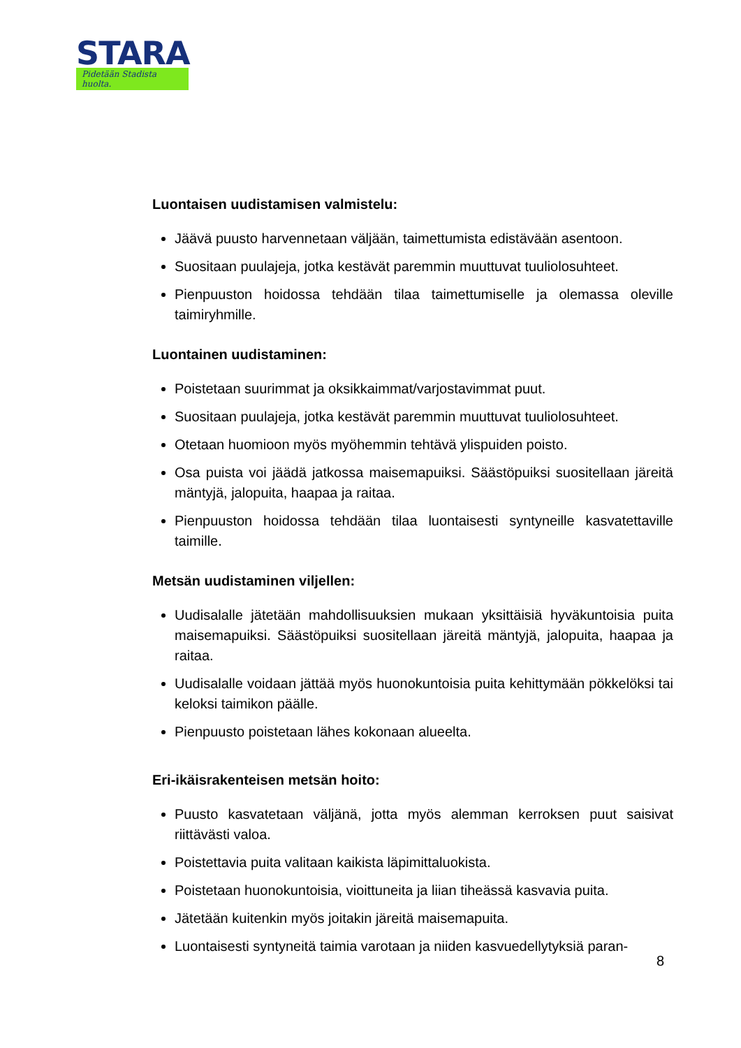STARA
Pidetään Stadista huolta.
Luontaisen uudistamisen valmistelu:
Jäävä puusto harvennetaan väljään, taimettumista edistävään asentoon.
Suositaan puulajeja, jotka kestävät paremmin muuttuvat tuuliolosuhteet.
Pienpuuston hoidossa tehdään tilaa taimettumiselle ja olemassa oleville taimiryhmille.
Luontainen uudistaminen:
Poistetaan suurimmat ja oksikkaimmat/varjostavimmat puut.
Suositaan puulajeja, jotka kestävät paremmin muuttuvat tuuliolosuhteet.
Otetaan huomioon myös myöhemmin tehtävä ylispuiden poisto.
Osa puista voi jäädä jatkossa maisemapuiksi. Säästöpuiksi suositellaan järeitä mäntyjä, jalopuita, haapaa ja raitaa.
Pienpuuston hoidossa tehdään tilaa luontaisesti syntyneille kasvatettaville taimille.
Metsän uudistaminen viljellen:
Uudisalalle jätetään mahdollisuuksien mukaan yksittäisiä hyväkuntoisia puita maisemapuiksi. Säästöpuiksi suositellaan järeitä mäntyjä, jalopuita, haapaa ja raitaa.
Uudisalalle voidaan jättää myös huonokuntoisia puita kehittymään pökkelöksi tai keloksi taimikon päälle.
Pienpuusto poistetaan lähes kokonaan alueelta.
Eri-ikäisrakenteisen metsän hoito:
Puusto kasvatetaan väljänä, jotta myös alemman kerroksen puut saisivat riittävästi valoa.
Poistettavia puita valitaan kaikista läpimittaluokista.
Poistetaan huonokuntoisia, vioittuneita ja liian tiheässä kasvavia puita.
Jätetään kuitenkin myös joitakin järeitä maisemapuita.
Luontaisesti syntyneitä taimia varotaan ja niiden kasvuedellytyksiä paran-
8